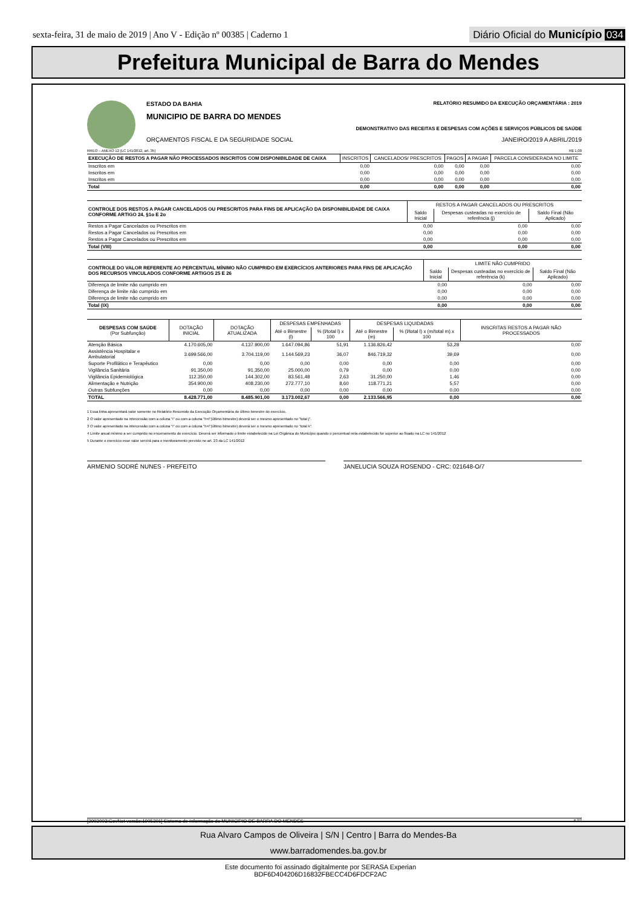sexta-feira, 31 de maio de 2019 | Ano V - Edição nº 00385 | Caderno 1
Diário Oficial do Município 034
Prefeitura Municipal de Barra do Mendes
ESTADO DA BAHIA RELATÓRIO RESUMIDO DA EXECUÇÃO ORÇAMENTÁRIA : 2019
MUNICIPIO DE BARRA DO MENDES
DEMONSTRATIVO DAS RECEITAS E DESPESAS COM AÇÕES E SERVIÇOS PÚBLICOS DE SAÚDE
ORÇAMENTOS FISCAL E DA SEGURIDADE SOCIAL JANEIRO/2019 A ABRIL/2019
RREO – ANEXO 12 (LC 141/2012, art. 35) R$ 1,00
| EXECUÇÃO DE RESTOS A PAGAR NÃO PROCESSADOS INSCRITOS COM DISPONIBILDADE DE CAIXA | INSCRITOS | CANCELADOS/ PRESCRITOS | PAGOS | A PAGAR | PARCELA CONSIDERADA NO LIMITE |
| --- | --- | --- | --- | --- | --- |
| Inscritos em | 0,00 | 0,00 | 0,00 | 0,00 | 0,00 |
| Inscritos em | 0,00 | 0,00 | 0,00 | 0,00 | 0,00 |
| Inscritos em | 0,00 | 0,00 | 0,00 | 0,00 | 0,00 |
| Total | 0,00 | 0,00 | 0,00 | 0,00 | 0,00 |
| CONTROLE DOS RESTOS A PAGAR CANCELADOS OU PRESCRITOS PARA FINS DE APLICAÇÃO DA DISPONIBILIDADE DE CAIXA CONFORME ARTIGO 24, §1o E 2o | RESTOS A PAGAR CANCELADOS OU PRESCRITOS | | |
| --- | --- | --- | --- |
| | Saldo Inicial | Despesas custeadas no exercício de referência (j) | Saldo Final (Não Aplicado) |
| Restos a Pagar Cancelados ou Prescritos em | 0,00 | 0,00 | 0,00 |
| Restos a Pagar Cancelados ou Prescritos em | 0,00 | 0,00 | 0,00 |
| Restos a Pagar Cancelados ou Prescritos em | 0,00 | 0,00 | 0,00 |
| Total (VIII) | 0,00 | 0,00 | 0,00 |
| CONTROLE DO VALOR REFERENTE AO PERCENTUAL MÍNIMO NÃO CUMPRIDO EM EXERCÍCIOS ANTERIORES PARA FINS DE APLICAÇÃO DOS RECURSOS VINCULADOS CONFORME ARTIGOS 25 E 26 | LIMITE NÃO CUMPRIDO | | |
| --- | --- | --- | --- |
| | Saldo Inicial | Despesas custeadas no exercício de referência (k) | Saldo Final (Não Aplicado) |
| Diferença de limite não cumprido em | 0,00 | 0,00 | 0,00 |
| Diferença de limite não cumprido em | 0,00 | 0,00 | 0,00 |
| Diferença de limite não cumprido em | 0,00 | 0,00 | 0,00 |
| Total (IX) | 0,00 | 0,00 | 0,00 |
| DESPESAS COM SAÚDE (Por Subfunção) | DOTAÇÃO INICIAL | DOTAÇÃO ATUALIZADA | DESPESAS EMPENHADAS | | DESPESAS LIQUIDADAS | | INSCRITAS RESTOS A PAGAR NÃO PROCESSADOS |
| --- | --- | --- | --- | --- | --- | --- | --- |
| | | | Até o Bimestre (l) | % (l/total l) x 100 | Até o Bimestre (m) | % (l/total l) x (m/total m) x 100 | |
| Atenção Básica | 4.170.605,00 | 4.137.900,00 | 1.647.094,86 | 51,91 | 1.136.826,42 | 53,28 | 0,00 |
| Assistência Hospitalar e Ambulatorial | 3.699.566,00 | 3.704.119,00 | 1.144.569,23 | 36,07 | 846.719,32 | 39,69 | 0,00 |
| Suporte Profilático e Terapêutico | 0,00 | 0,00 | 0,00 | 0,00 | 0,00 | 0,00 | 0,00 |
| Vigilância Sanitária | 91.350,00 | 91.350,00 | 25.000,00 | 0,79 | 0,00 | 0,00 | 0,00 |
| Vigilância Epidemiológica | 112.350,00 | 144.302,00 | 83.561,48 | 2,63 | 31.250,00 | 1,46 | 0,00 |
| Alimentação e Nutrição | 354.900,00 | 408.230,00 | 272.777,10 | 8,60 | 118.771,21 | 5,57 | 0,00 |
| Outras Subfunções | 0,00 | 0,00 | 0,00 | 0,00 | 0,00 | 0,00 | 0,00 |
| TOTAL | 8.428.771,00 | 8.485.901,00 | 3.173.002,67 | 0,00 | 2.133.566,95 | 0,00 | 0,00 |
1 Essa linha apresentará valor somente no Relatório Resumido da Execução Orçamentária do último bimestre do exercício.
2 O valor apresentado na intercessão com a coluna "i" ou com a coluna "h+i"(último bimestre) deverá ser o mesmo apresentado no "total j".
3 O valor apresentado na intercessão com a coluna "i" ou com a coluna "h+i"(último bimestre) deverá ser o mesmo apresentado no "total k".
4 Limite anual mínimo a ser cumprido no encerramento do exercício. Deverá ser informado o limite estabelecido na Lei Orgânica do Município quando o percentual nela estabelecido for superior ao fixado na LC no 141/2012
5 Durante o exercício esse valor servirá para o monitoramento previsto no art. 23 da LC 141/2012
ARMENIO SODRÉ NUNES - PREFEITO JANELUCIA SOUZA ROSENDO - CRC: 021648-O/7
[2903003:GovNet versão:1905301] Sistema de Informação do MUNICIPIO DE BARRA DO MENDES # 2/2
Rua Alvaro Campos de Oliveira | S/N | Centro | Barra do Mendes-Ba
www.barradomendes.ba.gov.br
Este documento foi assinado digitalmente por SERASA Experian
BDF6D404206D16832FBECC4D6FDCF2AC